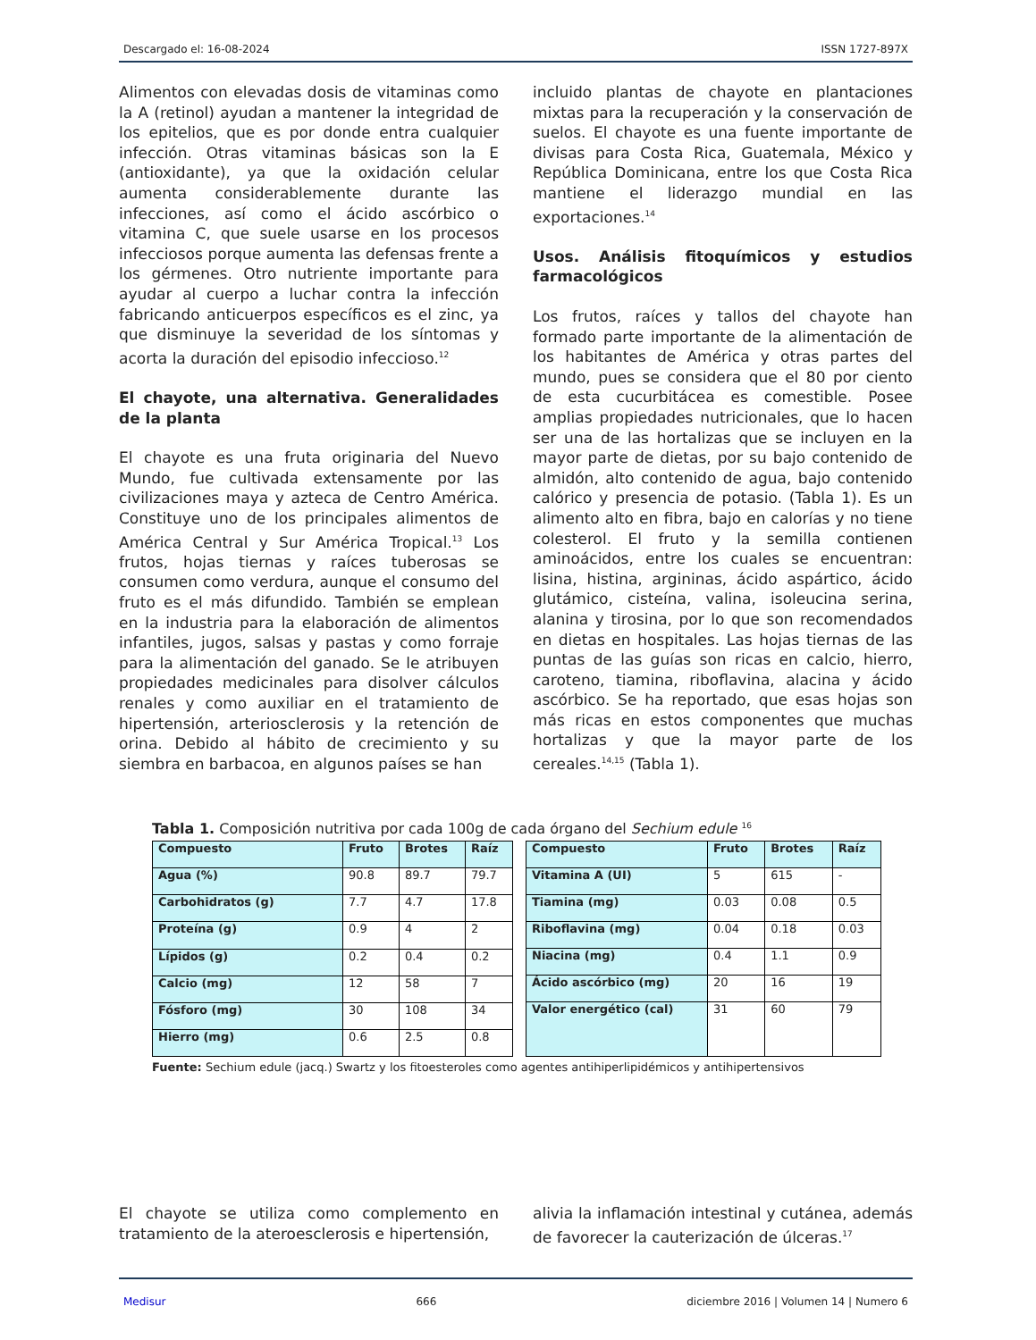Descargado el: 16-08-2024 ISSN 1727-897X
Alimentos con elevadas dosis de vitaminas como la A (retinol) ayudan a mantener la integridad de los epitelios, que es por donde entra cualquier infección. Otras vitaminas básicas son la E (antioxidante), ya que la oxidación celular aumenta considerablemente durante las infecciones, así como el ácido ascórbico o vitamina C, que suele usarse en los procesos infecciosos porque aumenta las defensas frente a los gérmenes. Otro nutriente importante para ayudar al cuerpo a luchar contra la infección fabricando anticuerpos específicos es el zinc, ya que disminuye la severidad de los síntomas y acorta la duración del episodio infeccioso.<sup>12</sup>
El chayote, una alternativa. Generalidades de la planta
El chayote es una fruta originaria del Nuevo Mundo, fue cultivada extensamente por las civilizaciones maya y azteca de Centro América. Constituye uno de los principales alimentos de América Central y Sur América Tropical.<sup>13</sup> Los frutos, hojas tiernas y raíces tuberosas se consumen como verdura, aunque el consumo del fruto es el más difundido. También se emplean en la industria para la elaboración de alimentos infantiles, jugos, salsas y pastas y como forraje para la alimentación del ganado. Se le atribuyen propiedades medicinales para disolver cálculos renales y como auxiliar en el tratamiento de hipertensión, arteriosclerosis y la retención de orina. Debido al hábito de crecimiento y su siembra en barbacoa, en algunos países se han
incluido plantas de chayote en plantaciones mixtas para la recuperación y la conservación de suelos. El chayote es una fuente importante de divisas para Costa Rica, Guatemala, México y República Dominicana, entre los que Costa Rica mantiene el liderazgo mundial en las exportaciones.<sup>14</sup>
Usos. Análisis fitoquímicos y estudios farmacológicos
Los frutos, raíces y tallos del chayote han formado parte importante de la alimentación de los habitantes de América y otras partes del mundo, pues se considera que el 80 por ciento de esta cucurbitácea es comestible. Posee amplias propiedades nutricionales, que lo hacen ser una de las hortalizas que se incluyen en la mayor parte de dietas, por su bajo contenido de almidón, alto contenido de agua, bajo contenido calórico y presencia de potasio. (Tabla 1). Es un alimento alto en fibra, bajo en calorías y no tiene colesterol. El fruto y la semilla contienen aminoácidos, entre los cuales se encuentran: lisina, histina, argininas, ácido aspártico, ácido glutámico, cisteína, valina, isoleucina serina, alanina y tirosina, por lo que son recomendados en dietas en hospitales. Las hojas tiernas de las puntas de las guías son ricas en calcio, hierro, caroteno, tiamina, riboflavina, alacina y ácido ascórbico. Se ha reportado, que esas hojas son más ricas en estos componentes que muchas hortalizas y que la mayor parte de los cereales.<sup>14,15</sup> (Tabla 1).
Tabla 1. Composición nutritiva por cada 100g de cada órgano del Sechium edule <sup>16</sup>
| Compuesto | Fruto | Brotes | Raíz |
| --- | --- | --- | --- |
| Agua (%) | 90.8 | 89.7 | 79.7 |
| Carbohidratos (g) | 7.7 | 4.7 | 17.8 |
| Proteína (g) | 0.9 | 4 | 2 |
| Lípidos (g) | 0.2 | 0.4 | 0.2 |
| Calcio (mg) | 12 | 58 | 7 |
| Fósforo (mg) | 30 | 108 | 34 |
| Hierro (mg) | 0.6 | 2.5 | 0.8 |
| Compuesto | Fruto | Brotes | Raíz |
| --- | --- | --- | --- |
| Vitamina A (UI) | 5 | 615 | - |
| Tiamina (mg) | 0.03 | 0.08 | 0.5 |
| Riboflavina (mg) | 0.04 | 0.18 | 0.03 |
| Niacina (mg) | 0.4 | 1.1 | 0.9 |
| Ácido ascórbico (mg) | 20 | 16 | 19 |
| Valor energético (cal) | 31 | 60 | 79 |
Fuente: Sechium edule (jacq.) Swartz y los fitoesteroles como agentes antihiperlipidémicos y antihipertensivos
El chayote se utiliza como complemento en tratamiento de la ateroesclerosis e hipertensión,
alivia la inflamación intestinal y cutánea, además de favorecer la cauterización de úlceras.<sup>17</sup>
Medisur 666 diciembre 2016 | Volumen 14 | Numero 6